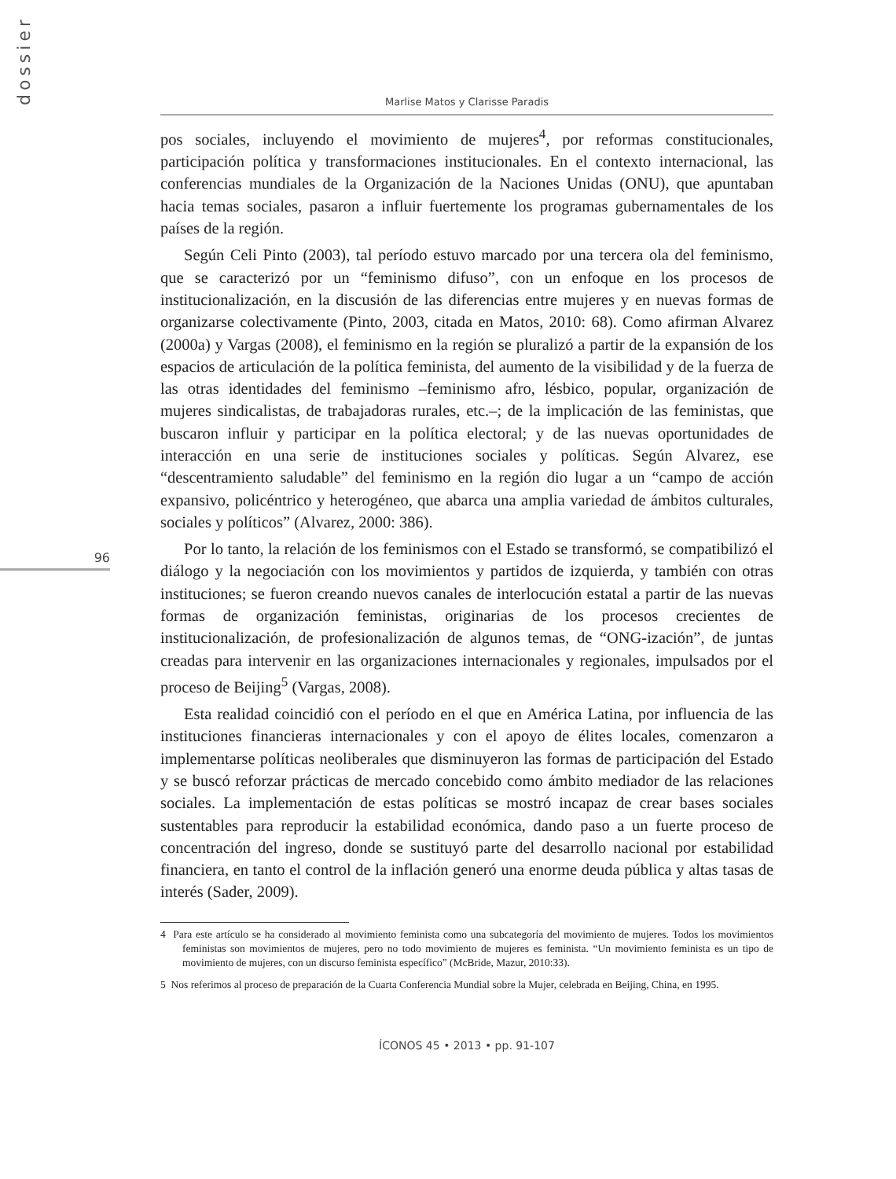dossier
Marlise Matos y Clarisse Paradis
96
pos sociales, incluyendo el movimiento de mujeres<sup>4</sup>, por reformas constitucionales, participación política y transformaciones institucionales. En el contexto internacional, las conferencias mundiales de la Organización de la Naciones Unidas (ONU), que apuntaban hacia temas sociales, pasaron a influir fuertemente los programas gubernamentales de los países de la región.
Según Celi Pinto (2003), tal período estuvo marcado por una tercera ola del feminismo, que se caracterizó por un “feminismo difuso”, con un enfoque en los procesos de institucionalización, en la discusión de las diferencias entre mujeres y en nuevas formas de organizarse colectivamente (Pinto, 2003, citada en Matos, 2010: 68). Como afirman Alvarez (2000a) y Vargas (2008), el feminismo en la región se pluralizó a partir de la expansión de los espacios de articulación de la política feminista, del aumento de la visibilidad y de la fuerza de las otras identidades del feminismo –feminismo afro, lésbico, popular, organización de mujeres sindicalistas, de trabajadoras rurales, etc.–; de la implicación de las feministas, que buscaron influir y participar en la política electoral; y de las nuevas oportunidades de interacción en una serie de instituciones sociales y políticas. Según Alvarez, ese “descentramiento saludable” del feminismo en la región dio lugar a un “campo de acción expansivo, policéntrico y heterogéneo, que abarca una amplia variedad de ámbitos culturales, sociales y políticos” (Alvarez, 2000: 386).
Por lo tanto, la relación de los feminismos con el Estado se transformó, se compatibilizó el diálogo y la negociación con los movimientos y partidos de izquierda, y también con otras instituciones; se fueron creando nuevos canales de interlocución estatal a partir de las nuevas formas de organización feministas, originarias de los procesos crecientes de institucionalización, de profesionalización de algunos temas, de “ONG-ización”, de juntas creadas para intervenir en las organizaciones internacionales y regionales, impulsados por el proceso de Beijing<sup>5</sup> (Vargas, 2008).
Esta realidad coincidió con el período en el que en América Latina, por influencia de las instituciones financieras internacionales y con el apoyo de élites locales, comenzaron a implementarse políticas neoliberales que disminuyeron las formas de participación del Estado y se buscó reforzar prácticas de mercado concebido como ámbito mediador de las relaciones sociales. La implementación de estas políticas se mostró incapaz de crear bases sociales sustentables para reproducir la estabilidad económica, dando paso a un fuerte proceso de concentración del ingreso, donde se sustituyó parte del desarrollo nacional por estabilidad financiera, en tanto el control de la inflación generó una enorme deuda pública y altas tasas de interés (Sader, 2009).
4 Para este artículo se ha considerado al movimiento feminista como una subcategoría del movimiento de mujeres. Todos los movimientos feministas son movimientos de mujeres, pero no todo movimiento de mujeres es feminista. “Un movimiento feminista es un tipo de movimiento de mujeres, con un discurso feminista específico” (McBride, Mazur, 2010:33).
5 Nos referimos al proceso de preparación de la Cuarta Conferencia Mundial sobre la Mujer, celebrada en Beijing, China, en 1995.
ÍCONOS 45 • 2013 • pp. 91-107